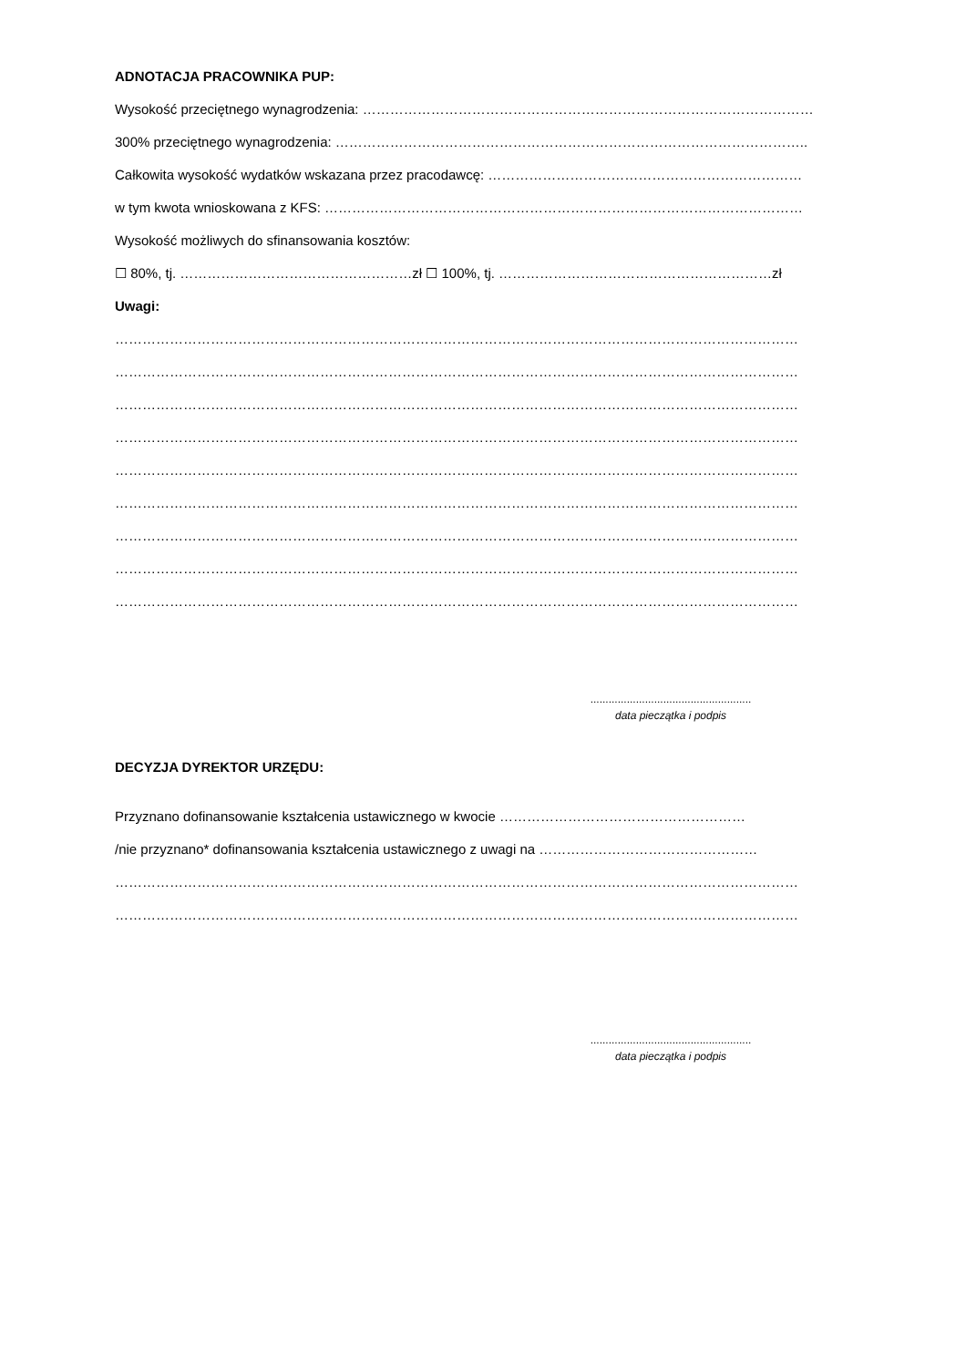ADNOTACJA PRACOWNIKA PUP:
Wysokość przeciętnego wynagrodzenia: ………………………………………………………………………………………
300% przeciętnego wynagrodzenia: …………………………………………………………………………………………..
Całkowita wysokość wydatków wskazana przez pracodawcę: ……………………………………………………………
w tym kwota wnioskowana z KFS: ……………………………………………………………………………………………
Wysokość możliwych do sfinansowania kosztów:
☐ 80%, tj. ……………………………………………zł ☐ 100%, tj. ……………………………………………………zł
Uwagi:
……………………………………………………………………………………………………………………………………
……………………………………………………………………………………………………………………………………
……………………………………………………………………………………………………………………………………
……………………………………………………………………………………………………………………………………
……………………………………………………………………………………………………………………………………
……………………………………………………………………………………………………………………………………
……………………………………………………………………………………………………………………………………
……………………………………………………………………………………………………………………………………
……………………………………………………………………………………………………………………………………
.....................................................
data pieczątka i podpis
DECYZJA DYREKTOR URZĘDU:
Przyznano dofinansowanie kształcenia ustawicznego w kwocie ………………………………………………
/nie przyznano* dofinansowania kształcenia ustawicznego z uwagi na …………………………………………
……………………………………………………………………………………………………………………………………
……………………………………………………………………………………………………………………………………
.....................................................
data pieczątka i podpis